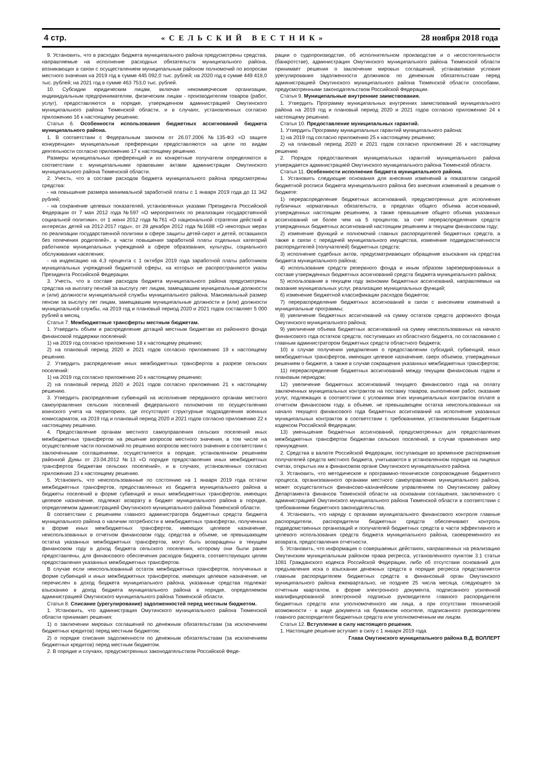4 стр. «СЕЛЬСКИЙ ВЕСТНИК» 28 ноября 2018 года
9. Установить, что в расходах бюджета муниципального района предусмотрены средства, направляемые на исполнение расходных обязательств муниципального района, возникающих в связи с осуществлением муниципальным районом полномочий по вопросам местного значения на 2019 год в сумме 445 092,0 тыс. рублей; на 2020 год в сумме 449 418,0 тыс. рублей; на 2021 год в сумме 463 753,0 тыс. рублей.
10. Субсидии юридическим лицам, включая некоммерческие организации, индивидуальным предпринимателям, физическим лицам - производителям товаров (работ, услуг), предоставляются в порядке, утвержденном администрацией Омутинского муниципального района Тюменской области, и в случаях, установленных согласно приложению 16 к настоящему решению.
Статья 6. Особенности использования бюджетных ассигнований бюджета муниципального района.
1. В соответствии с Федеральным законом от 26.07.2006 №135-ФЗ «О защите конкуренции» муниципальные преференции предоставляются на цели по видам деятельности согласно приложению 17 к настоящему решению.
Размеры муниципальных преференций и их конкретные получатели определяются в соответствии с муниципальными правовыми актами администрации Омутинского муниципального района Тюменской области.
2. Учесть, что в составе расходов бюджета муниципального района предусмотрены средства:
- на повышение размера минимальной заработной платы с 1 января 2019 года до 11 342 рублей;
- на сохранение целевых показателей, установленных указами Президента Российской Федерации от 7 мая 2012 года №597 «О мероприятиях по реализации государственной социальной политики», от 1 июня 2012 года №761 «О национальной стратегии действий в интересах детей на 2012-2017 годы», от 28 декабря 2012 года №1688 «О некоторых мерах по реализации государственной политики в сфере защиты детей-сирот и детей, оставшихся без попечения родителей», в части повышения заработной платы отдельных категорий работников муниципальных учреждений в сфере образования, культуры, социального обслуживания населения;
- на индексацию на 4,3 процента с 1 октября 2019 года заработной платы работников муниципальных учреждений бюджетной сферы, на которых не распространяются указы Президента Российской Федерации.
3. Учесть, что в составе расходов бюджета муниципального района предусмотрены средства на выплату пенсий за выслугу лет лицам, замещавшим муниципальные должности и (или) должности муниципальной службы муниципального района. Максимальный размер пенсии за выслугу лет лицам, замещавшим муниципальные должности и (или) должности муниципальной службы, на 2019 год и плановый период 2020 и 2021 годов составляет 5 000 рублей в месяц.
Статья 7. Межбюджетные трансферты местным бюджетам.
1. Утвердить объем и распределение дотаций местным бюджетам из районного фонда финансовой поддержки поселений:
1) на 2019 год согласно приложению 18 к настоящему решению;
2) на плановый период 2020 и 2021 годов согласно приложению 19 к настоящему решению.
2. Утвердить распределение иных межбюджетных трансфертов в разрезе сельских поселений:
1) на 2019 год согласно приложению 20 к настоящему решению;
2) на плановый период 2020 и 2021 годов согласно приложению 21 к настоящему решению.
3. Утвердить распределение субвенций на исполнение переданного органам местного самоуправления сельских поселений федерального полномочия по осуществлению воинского учета на территориях, где отсутствуют структурные подразделения военных комиссариатов, на 2019 год и плановый период 2020 и 2021 годов согласно приложению 22 к настоящему решению.
4. Предоставление органам местного самоуправления сельских поселений иных межбюджетных трансфертов на решение вопросов местного значения, в том числе на осуществление части полномочий по решению вопросов местного значения в соответствии с заключенными соглашениями, осуществляется в порядке, установленном решением районной Думы от 23.04.2012 №13 «О порядке предоставления иных межбюджетных трансфертов бюджетам сельских поселений», и в случаях, установленных согласно приложению 23 к настоящему решению.
5. Установить, что неиспользованные по состоянию на 1 января 2019 года остатки межбюджетных трансфертов, предоставленных из бюджета муниципального района в бюджеты поселений в форме субвенций и иных межбюджетных трансфертов, имеющих целевое назначение, подлежат возврату в бюджет муниципального района в порядке, определяемом администрацией Омутинского муниципального района Тюменской области.
В соответствии с решением главного администратора бюджетных средств бюджета муниципального района о наличии потребности в межбюджетных трансфертах, полученных в форме иных межбюджетных трансфертов, имеющих целевое назначение, неиспользованных в отчетном финансовом году, средства в объеме, не превышающем остатка указанных межбюджетных трансфертов, могут быть возвращены в текущем финансовом году в доход бюджета сельского поселения, которому они были ранее предоставлены, для финансового обеспечения расходов бюджета, соответствующих целям предоставления указанных межбюджетных трансфертов.
В случае если неиспользованный остаток межбюджетных трансфертов, полученных в форме субвенций и иных межбюджетных трансфертов, имеющих целевое назначение, не перечислен в доход бюджета муниципального района, указанные средства подлежат взысканию в доход бюджета муниципального района в порядке, определяемом администрацией Омутинского муниципального района Тюменской области.
Статья 8. Списание (урегулирование) задолженностей перед местным бюджетом.
1. Установить, что администрация Омутинского муниципального района Тюменской области принимает решения:
1) о заключении мировых соглашений по денежным обязательствам (за исключением бюджетных кредитов) перед местным бюджетом;
2) о порядке списания задолженности по денежным обязательствам (за исключением бюджетных кредитов) перед местным бюджетом.
2. В порядке и случаях, предусмотренных законодательством Российской Феде-
рации о судопроизводстве, об исполнительном производстве и о несостоятельности (банкротстве), администрация Омутинского муниципального района Тюменской области принимает решения о заключении мировых соглашений, устанавливая условия урегулирования задолженности должников по денежным обязательствам перед администрацией Омутинского муниципального района Тюменской области способами, предусмотренными законодательством Российской Федерации.
Статья 9. Муниципальные внутренние заимствования.
1. Утвердить Программу муниципальных внутренних заимствований муниципального района на 2019 год и плановый период 2020 и 2021 годов согласно приложению 24 к настоящему решению.
Статья 10. Предоставление муниципальных гарантий.
1. Утвердить Программу муниципальных гарантий муниципального района:
1) на 2019 год согласно приложению 25 к настоящему решению;
2) на плановый период 2020 и 2021 годов согласно приложению 26 к настоящему решению
2. Порядок предоставления муниципальных гарантий муниципального района утверждается администрацией Омутинского муниципального района Тюменской области.
Статья 11. Особенности исполнения бюджета муниципального района.
1. Установить следующие основания для внесения изменений в показатели сводной бюджетной росписи бюджета муниципального района без внесения изменений в решение о бюджете:
1) перераспределение бюджетных ассигнований, предусмотренных для исполнения публичных нормативных обязательств, в пределах общего объема ассигнований, утвержденных настоящим решением, а также превышение общего объема указанных ассигнований не более чем на 5 процентов, за счет перераспределения средств утвержденных бюджетных ассигнований настоящим решением в текущем финансовом году;
2) изменение функций и полномочий главных распорядителей бюджетных средств, а также в связи с передачей муниципального имущества, изменение подведомственности распорядителей (получателей) бюджетных средств;
3) исполнение судебных актов, предусматривающих обращение взыскания на средства бюджета муниципального района;
4) использование средств резервного фонда и иным образом зарезервированных в составе утвержденных бюджетных ассигнований средств бюджета муниципального района;
5) использование в текущем году экономии бюджетных ассигнований, направляемых на оказание муниципальных услуг, реализацию муниципальных функций;
6) изменение бюджетной классификации расходов бюджетов;
7) перераспределение бюджетных ассигнований в связи с внесением изменений в муниципальные программы;
8) увеличение бюджетных ассигнований на сумму остатков средств дорожного фонда Омутинского муниципального района;
9) увеличение объема бюджетных ассигнований на сумму неиспользованных на начало финансового года остатков средств, поступивших из областного бюджета, по согласованию с главным администратором бюджетных средств областного бюджета;
10) в случае получения уведомления о предоставлении субсидий, субвенций, иных межбюджетных трансфертов, имеющих целевое назначение, сверх объемов, утвержденных решением о бюджете, а также в случае сокращения указанных межбюджетных трансфертов;
11) перераспределение бюджетных ассигнований между текущим финансовым годом и плановым периодом;
12) увеличение бюджетных ассигнований текущего финансового года на оплату заключенных муниципальных контрактов на поставку товаров, выполнение работ, оказание услуг, подлежащих в соответствии с условиями этих муниципальных контрактов оплате в отчетном финансовом году, в объеме, не превышающем остатка неиспользованных на начало текущего финансового года бюджетных ассигнований на исполнение указанных муниципальных контрактов в соответствии с требованиями, установленными Бюджетным кодексом Российской Федерации;
13) уменьшение бюджетных ассигнований, предусмотренных для предоставления межбюджетных трансфертов бюджетам сельских поселений, в случае применения мер принуждения.
2. Средства в валюте Российской Федерации, поступающие во временное распоряжение получателей средств местного бюджета, учитываются в установленном порядке на лицевых счетах, открытых им в финансовом органе Омутинского муниципального района.
3. Установить, что методическое и программно-техническое сопровождение бюджетного процесса, организованного органами местного самоуправления муниципального района, может осуществляться финансово-казначейским управлением по Омутинскому району Департамента финансов Тюменской области на основании соглашения, заключенного с администрацией Омутинского муниципального района Тюменской области в соответствии с требованиями бюджетного законодательства.
4. Установить, что наряду с органами муниципального финансового контроля главные распорядители, распорядители бюджетных средств обеспечивают контроль подведомственных организаций и получателей бюджетных средств в части эффективного и целевого использования средств бюджета муниципального района, своевременного их возврата, предоставления отчетности.
5. Установить, что информация о совершаемых действиях, направленных на реализацию Омутинским муниципальным районом права регресса, установленного пунктом 3.1 статьи 1081 Гражданского кодекса Российской Федерации, либо об отсутствии оснований для предъявления иска о взыскании денежных средств в порядке регресса представляется главным распорядителем бюджетных средств в финансовый орган Омутинского муниципального района ежеквартально, не позднее 25 числа месяца, следующего за отчетным кварталом, в форме электронного документа, подписанного усиленной квалифицированной электронной подписью руководителя главного распорядителя бюджетных средств или уполномоченного им лица, а при отсутствии технической возможности - в виде документа на бумажном носителе, подписанного руководителем главного распорядителя бюджетных средств или уполномоченным им лицом.
Статья 12. Вступление в силу настоящего решения.
1. Настоящее решение вступает в силу с 1 января 2019 года.
Глава Омутинского муниципального района В.Д. ВОЛЛЕРТ